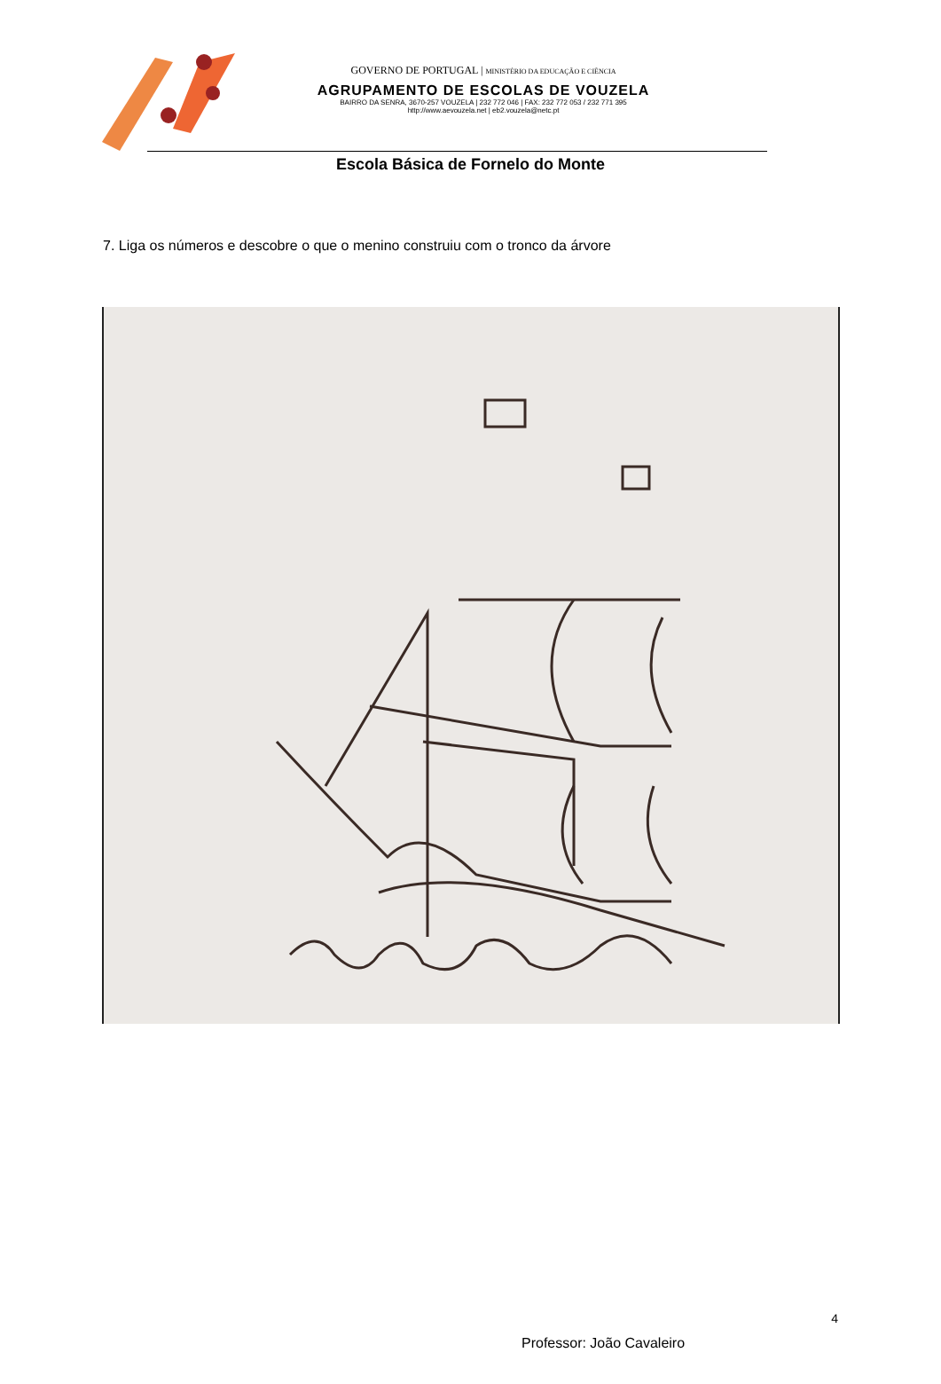GOVERNO DE PORTUGAL | MINISTÉRIO DA EDUCAÇÃO E CIÊNCIA
AGRUPAMENTO DE ESCOLAS DE VOUZELA
BAIRRO DA SENRA, 3670-257 VOUZELA | 232 772 046 | FAX: 232 772 053 / 232 771 395
http://www.aevouzela.net | eb2.vouzela@netc.pt
Escola Básica de Fornelo do Monte
7. Liga os números e descobre o que o menino construiu com o tronco da árvore
4
Professor: João Cavaleiro